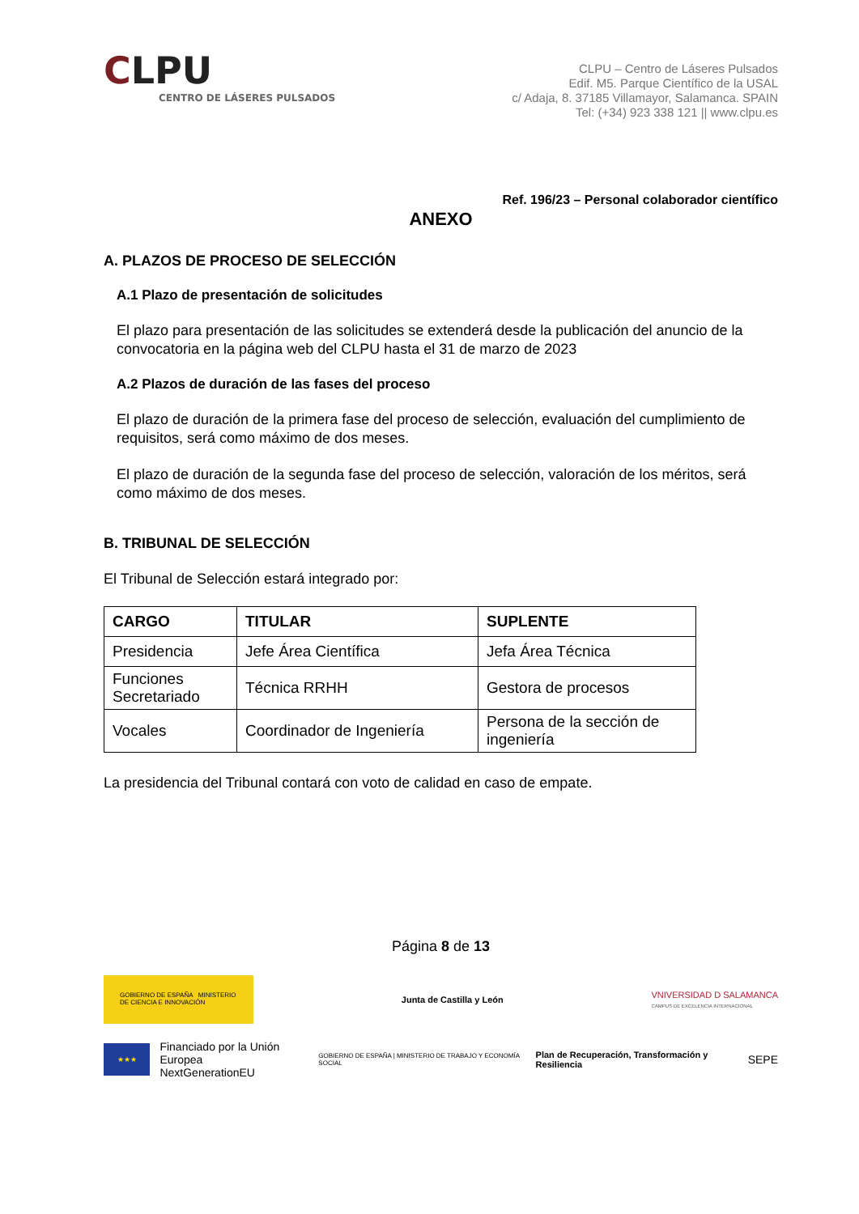CLPU
CENTRO DE LÁSERES PULSADOS
CLPU – Centro de Láseres Pulsados
Edif. M5. Parque Científico de la USAL
c/ Adaja, 8. 37185 Villamayor, Salamanca. SPAIN
Tel: (+34) 923 338 121 || www.clpu.es
Ref. 196/23 – Personal colaborador científico
ANEXO
A. PLAZOS DE PROCESO DE SELECCIÓN
A.1 Plazo de presentación de solicitudes
El plazo para presentación de las solicitudes se extenderá desde la publicación del anuncio de la convocatoria en la página web del CLPU hasta el 31 de marzo de 2023
A.2 Plazos de duración de las fases del proceso
El plazo de duración de la primera fase del proceso de selección, evaluación del cumplimiento de requisitos, será como máximo de dos meses.
El plazo de duración de la segunda fase del proceso de selección, valoración de los méritos, será como máximo de dos meses.
B. TRIBUNAL DE SELECCIÓN
El Tribunal de Selección estará integrado por:
| CARGO | TITULAR | SUPLENTE |
| --- | --- | --- |
| Presidencia | Jefe Área Científica | Jefa Área Técnica |
| Funciones Secretariado | Técnica RRHH | Gestora de procesos |
| Vocales | Coordinador de Ingeniería | Persona de la sección de ingeniería |
La presidencia del Tribunal contará con voto de calidad en caso de empate.
Página 8 de 13
GOBIERNO DE ESPAÑA MINISTERIO DE CIENCIA E INNOVACIÓN
Junta de Castilla y León
VNIVERSIDAD D SALAMANCA
CAMPUS DE EXCELENCIA INTERNACIONAL
★★★
Financiado por la Unión Europea
NextGenerationEU
GOBIERNO DE ESPAÑA | MINISTERIO DE TRABAJO Y ECONOMÍA SOCIAL
Plan de Recuperación, Transformación y Resiliencia
SEPE